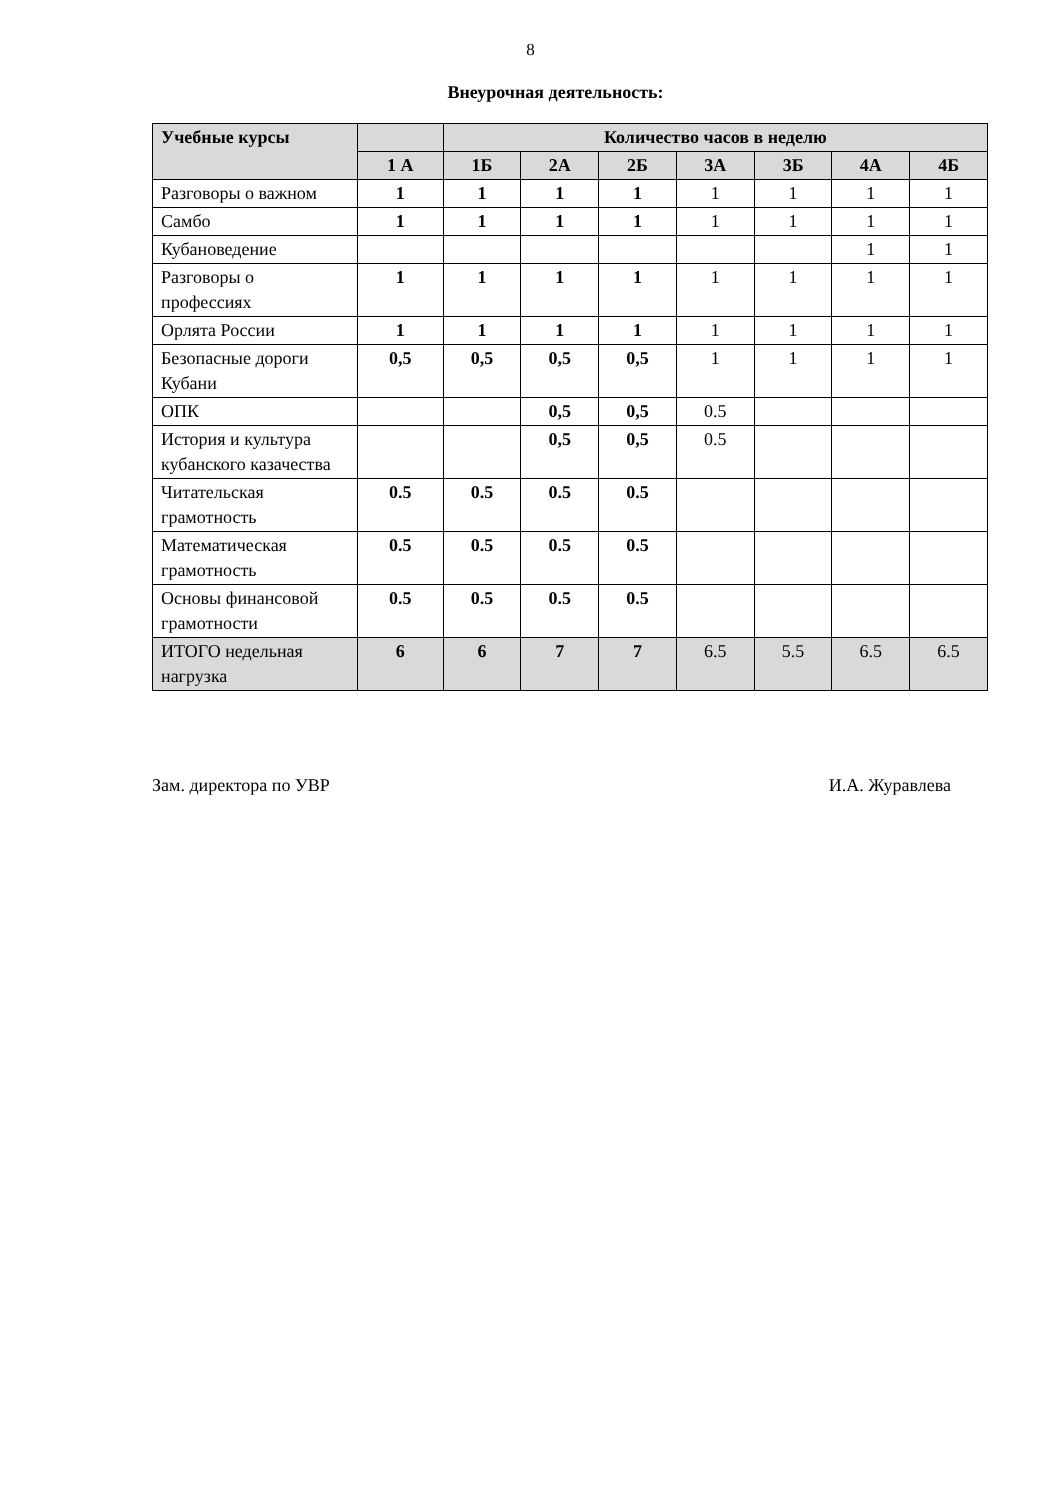8
Внеурочная деятельность:
| Учебные курсы | | Количество часов в неделю | | | | | | |
| --- | --- | --- | --- | --- | --- | --- | --- | --- |
| | 1 А | 1Б | 2А | 2Б | 3А | 3Б | 4А | 4Б |
| Разговоры о важном | 1 | 1 | 1 | 1 | 1 | 1 | 1 | 1 |
| Самбо | 1 | 1 | 1 | 1 | 1 | 1 | 1 | 1 |
| Кубановедение | | | | | | | 1 | 1 |
| Разговоры о профессиях | 1 | 1 | 1 | 1 | 1 | 1 | 1 | 1 |
| Орлята России | 1 | 1 | 1 | 1 | 1 | 1 | 1 | 1 |
| Безопасные дороги Кубани | 0,5 | 0,5 | 0,5 | 0,5 | 1 | 1 | 1 | 1 |
| ОПК | | | 0,5 | 0,5 | 0.5 | | | |
| История и культура кубанского казачества | | | 0,5 | 0,5 | 0.5 | | | |
| Читательская грамотность | 0.5 | 0.5 | 0.5 | 0.5 | | | | |
| Математическая грамотность | 0.5 | 0.5 | 0.5 | 0.5 | | | | |
| Основы финансовой грамотности | 0.5 | 0.5 | 0.5 | 0.5 | | | | |
| ИТОГО недельная нагрузка | 6 | 6 | 7 | 7 | 6.5 | 5.5 | 6.5 | 6.5 |
Зам. директора по УВР И.А. Журавлева